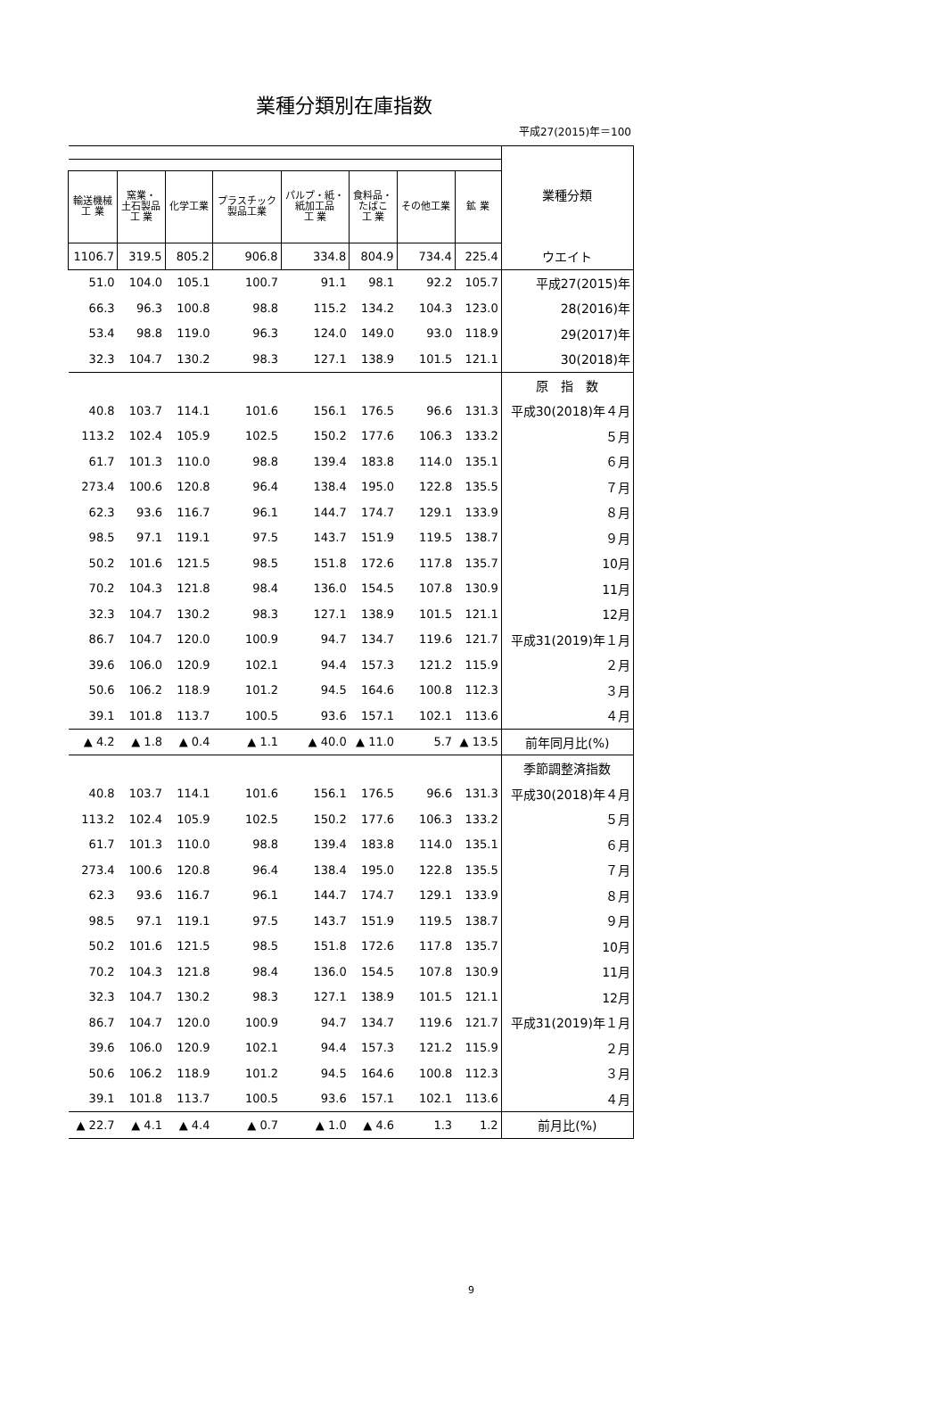業種分類別在庫指数
平成27(2015)年＝100
| | | | | | | | | 業種分類 |
| 輸送機械 工 業 | 窯業・ 土石製品 工 業 | 化学工業 | プラスチック 製品工業 | パルプ・紙・ 紙加工品 工 業 | 食料品・ たばこ 工 業 | その他工業 | 鉱 業 | |
| 1106.7 | 319.5 | 805.2 | 906.8 | 334.8 | 804.9 | 734.4 | 225.4 | ウエイト |
| 51.0 | 104.0 | 105.1 | 100.7 | 91.1 | 98.1 | 92.2 | 105.7 | 平成27(2015)年 |
| 66.3 | 96.3 | 100.8 | 98.8 | 115.2 | 134.2 | 104.3 | 123.0 | 28(2016)年 |
| 53.4 | 98.8 | 119.0 | 96.3 | 124.0 | 149.0 | 93.0 | 118.9 | 29(2017)年 |
| 32.3 | 104.7 | 130.2 | 98.3 | 127.1 | 138.9 | 101.5 | 121.1 | 30(2018)年 |
| | | | | | | | | 原 指 数 |
| 40.8 | 103.7 | 114.1 | 101.6 | 156.1 | 176.5 | 96.6 | 131.3 | 平成30(2018)年４月 |
| 113.2 | 102.4 | 105.9 | 102.5 | 150.2 | 177.6 | 106.3 | 133.2 | ５月 |
| 61.7 | 101.3 | 110.0 | 98.8 | 139.4 | 183.8 | 114.0 | 135.1 | ６月 |
| 273.4 | 100.6 | 120.8 | 96.4 | 138.4 | 195.0 | 122.8 | 135.5 | ７月 |
| 62.3 | 93.6 | 116.7 | 96.1 | 144.7 | 174.7 | 129.1 | 133.9 | ８月 |
| 98.5 | 97.1 | 119.1 | 97.5 | 143.7 | 151.9 | 119.5 | 138.7 | ９月 |
| 50.2 | 101.6 | 121.5 | 98.5 | 151.8 | 172.6 | 117.8 | 135.7 | 10月 |
| 70.2 | 104.3 | 121.8 | 98.4 | 136.0 | 154.5 | 107.8 | 130.9 | 11月 |
| 32.3 | 104.7 | 130.2 | 98.3 | 127.1 | 138.9 | 101.5 | 121.1 | 12月 |
| 86.7 | 104.7 | 120.0 | 100.9 | 94.7 | 134.7 | 119.6 | 121.7 | 平成31(2019)年１月 |
| 39.6 | 106.0 | 120.9 | 102.1 | 94.4 | 157.3 | 121.2 | 115.9 | ２月 |
| 50.6 | 106.2 | 118.9 | 101.2 | 94.5 | 164.6 | 100.8 | 112.3 | ３月 |
| 39.1 | 101.8 | 113.7 | 100.5 | 93.6 | 157.1 | 102.1 | 113.6 | ４月 |
| ▲ 4.2 | ▲ 1.8 | ▲ 0.4 | ▲ 1.1 | ▲ 40.0 | ▲ 11.0 | 5.7 | ▲ 13.5 | 前年同月比(%) |
| | | | | | | | | 季節調整済指数 |
| 40.8 | 103.7 | 114.1 | 101.6 | 156.1 | 176.5 | 96.6 | 131.3 | 平成30(2018)年４月 |
| 113.2 | 102.4 | 105.9 | 102.5 | 150.2 | 177.6 | 106.3 | 133.2 | ５月 |
| 61.7 | 101.3 | 110.0 | 98.8 | 139.4 | 183.8 | 114.0 | 135.1 | ６月 |
| 273.4 | 100.6 | 120.8 | 96.4 | 138.4 | 195.0 | 122.8 | 135.5 | ７月 |
| 62.3 | 93.6 | 116.7 | 96.1 | 144.7 | 174.7 | 129.1 | 133.9 | ８月 |
| 98.5 | 97.1 | 119.1 | 97.5 | 143.7 | 151.9 | 119.5 | 138.7 | ９月 |
| 50.2 | 101.6 | 121.5 | 98.5 | 151.8 | 172.6 | 117.8 | 135.7 | 10月 |
| 70.2 | 104.3 | 121.8 | 98.4 | 136.0 | 154.5 | 107.8 | 130.9 | 11月 |
| 32.3 | 104.7 | 130.2 | 98.3 | 127.1 | 138.9 | 101.5 | 121.1 | 12月 |
| 86.7 | 104.7 | 120.0 | 100.9 | 94.7 | 134.7 | 119.6 | 121.7 | 平成31(2019)年１月 |
| 39.6 | 106.0 | 120.9 | 102.1 | 94.4 | 157.3 | 121.2 | 115.9 | ２月 |
| 50.6 | 106.2 | 118.9 | 101.2 | 94.5 | 164.6 | 100.8 | 112.3 | ３月 |
| 39.1 | 101.8 | 113.7 | 100.5 | 93.6 | 157.1 | 102.1 | 113.6 | ４月 |
| ▲ 22.7 | ▲ 4.1 | ▲ 4.4 | ▲ 0.7 | ▲ 1.0 | ▲ 4.6 | 1.3 | 1.2 | 前月比(%) |
9